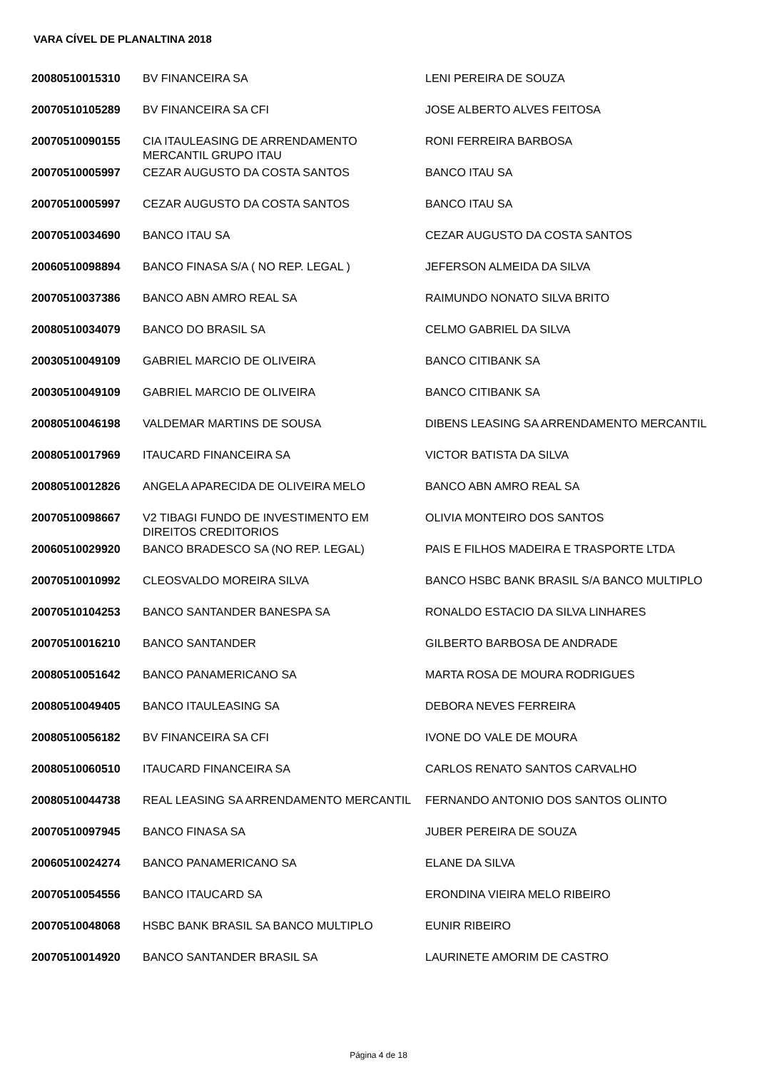VARA CÍVEL DE PLANALTINA 2018
| 20080510015310 | BV FINANCEIRA SA | LENI PEREIRA DE SOUZA |
| 20070510105289 | BV FINANCEIRA SA CFI | JOSE ALBERTO ALVES FEITOSA |
| 20070510090155 | CIA ITAULEASING DE ARRENDAMENTO MERCANTIL GRUPO ITAU | RONI FERREIRA BARBOSA |
| 20070510005997 | CEZAR AUGUSTO DA COSTA SANTOS | BANCO ITAU SA |
| 20070510005997 | CEZAR AUGUSTO DA COSTA SANTOS | BANCO ITAU SA |
| 20070510034690 | BANCO ITAU SA | CEZAR AUGUSTO DA COSTA SANTOS |
| 20060510098894 | BANCO FINASA S/A ( NO REP. LEGAL ) | JEFERSON ALMEIDA DA SILVA |
| 20070510037386 | BANCO ABN AMRO REAL SA | RAIMUNDO NONATO SILVA BRITO |
| 20080510034079 | BANCO DO BRASIL SA | CELMO GABRIEL DA SILVA |
| 20030510049109 | GABRIEL MARCIO DE OLIVEIRA | BANCO CITIBANK SA |
| 20030510049109 | GABRIEL MARCIO DE OLIVEIRA | BANCO CITIBANK SA |
| 20080510046198 | VALDEMAR MARTINS DE SOUSA | DIBENS LEASING SA ARRENDAMENTO MERCANTIL |
| 20080510017969 | ITAUCARD FINANCEIRA SA | VICTOR BATISTA DA SILVA |
| 20080510012826 | ANGELA APARECIDA DE OLIVEIRA MELO | BANCO ABN AMRO REAL SA |
| 20070510098667 | V2 TIBAGI FUNDO DE INVESTIMENTO EM DIREITOS CREDITORIOS | OLIVIA MONTEIRO DOS SANTOS |
| 20060510029920 | BANCO BRADESCO SA (NO REP. LEGAL) | PAIS E FILHOS MADEIRA E TRASPORTE LTDA |
| 20070510010992 | CLEOSVALDO MOREIRA SILVA | BANCO HSBC BANK BRASIL S/A BANCO MULTIPLO |
| 20070510104253 | BANCO SANTANDER BANESPA SA | RONALDO ESTACIO DA SILVA LINHARES |
| 20070510016210 | BANCO SANTANDER | GILBERTO BARBOSA DE ANDRADE |
| 20080510051642 | BANCO PANAMERICANO SA | MARTA ROSA DE MOURA RODRIGUES |
| 20080510049405 | BANCO ITAULEASING SA | DEBORA NEVES FERREIRA |
| 20080510056182 | BV FINANCEIRA SA CFI | IVONE DO VALE DE MOURA |
| 20080510060510 | ITAUCARD FINANCEIRA SA | CARLOS RENATO SANTOS CARVALHO |
| 20080510044738 | REAL LEASING SA ARRENDAMENTO MERCANTIL | FERNANDO ANTONIO DOS SANTOS OLINTO |
| 20070510097945 | BANCO FINASA SA | JUBER PEREIRA DE SOUZA |
| 20060510024274 | BANCO PANAMERICANO SA | ELANE DA SILVA |
| 20070510054556 | BANCO ITAUCARD SA | ERONDINA VIEIRA MELO RIBEIRO |
| 20070510048068 | HSBC BANK BRASIL SA BANCO MULTIPLO | EUNIR RIBEIRO |
| 20070510014920 | BANCO SANTANDER BRASIL SA | LAURINETE AMORIM DE CASTRO |
Página 4 de 18